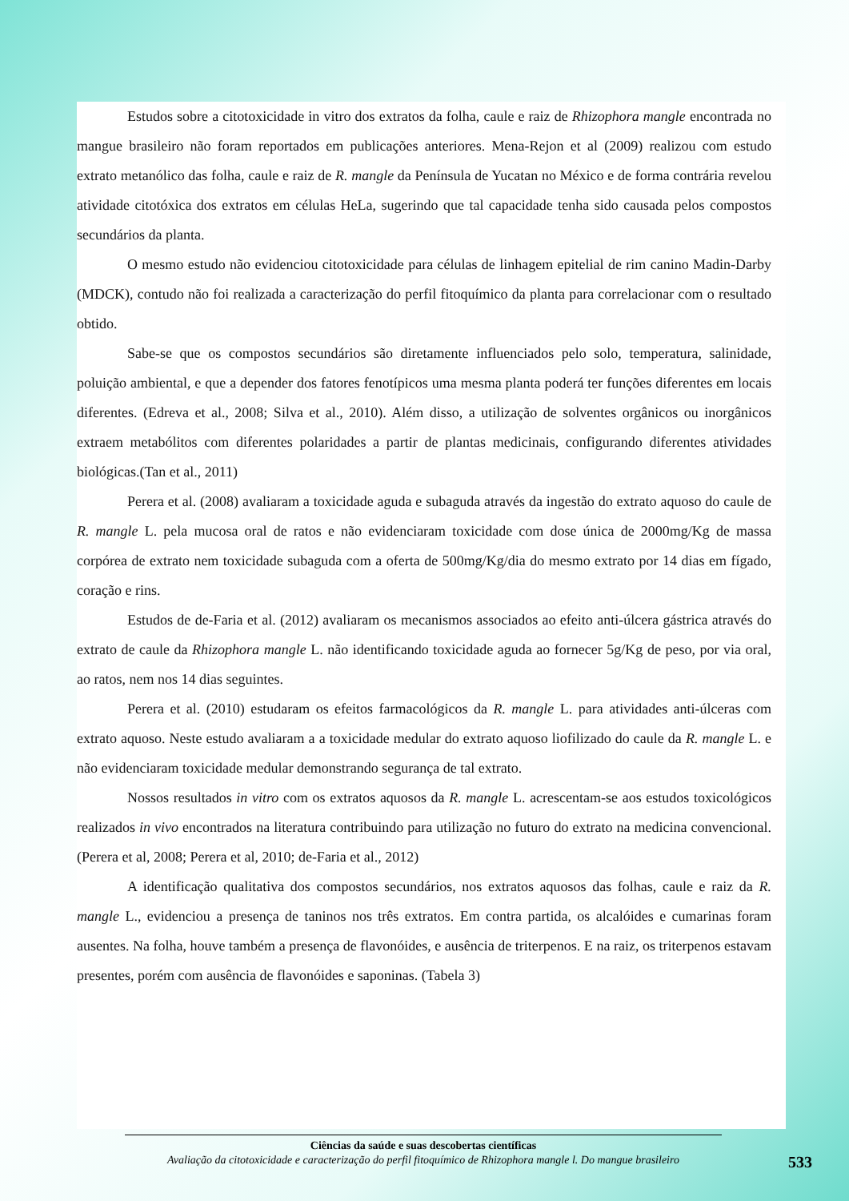Estudos sobre a citotoxicidade in vitro dos extratos da folha, caule e raiz de Rhizophora mangle encontrada no mangue brasileiro não foram reportados em publicações anteriores. Mena-Rejon et al (2009) realizou com estudo extrato metanólico das folha, caule e raiz de R. mangle da Península de Yucatan no México e de forma contrária revelou atividade citotóxica dos extratos em células HeLa, sugerindo que tal capacidade tenha sido causada pelos compostos secundários da planta.
O mesmo estudo não evidenciou citotoxicidade para células de linhagem epitelial de rim canino Madin-Darby (MDCK), contudo não foi realizada a caracterização do perfil fitoquímico da planta para correlacionar com o resultado obtido.
Sabe-se que os compostos secundários são diretamente influenciados pelo solo, temperatura, salinidade, poluição ambiental, e que a depender dos fatores fenotípicos uma mesma planta poderá ter funções diferentes em locais diferentes. (Edreva et al., 2008; Silva et al., 2010). Além disso, a utilização de solventes orgânicos ou inorgânicos extraem metabólitos com diferentes polaridades a partir de plantas medicinais, configurando diferentes atividades biológicas.(Tan et al., 2011)
Perera et al. (2008) avaliaram a toxicidade aguda e subaguda através da ingestão do extrato aquoso do caule de R. mangle L. pela mucosa oral de ratos e não evidenciaram toxicidade com dose única de 2000mg/Kg de massa corpórea de extrato nem toxicidade subaguda com a oferta de 500mg/Kg/dia do mesmo extrato por 14 dias em fígado, coração e rins.
Estudos de de-Faria et al. (2012) avaliaram os mecanismos associados ao efeito anti-úlcera gástrica através do extrato de caule da Rhizophora mangle L. não identificando toxicidade aguda ao fornecer 5g/Kg de peso, por via oral, ao ratos, nem nos 14 dias seguintes.
Perera et al. (2010) estudaram os efeitos farmacológicos da R. mangle L. para atividades anti-úlceras com extrato aquoso. Neste estudo avaliaram a a toxicidade medular do extrato aquoso liofilizado do caule da R. mangle L. e não evidenciaram toxicidade medular demonstrando segurança de tal extrato.
Nossos resultados in vitro com os extratos aquosos da R. mangle L. acrescentam-se aos estudos toxicológicos realizados in vivo encontrados na literatura contribuindo para utilização no futuro do extrato na medicina convencional. (Perera et al, 2008; Perera et al, 2010; de-Faria et al., 2012)
A identificação qualitativa dos compostos secundários, nos extratos aquosos das folhas, caule e raiz da R. mangle L., evidenciou a presença de taninos nos três extratos. Em contra partida, os alcalóides e cumarinas foram ausentes. Na folha, houve também a presença de flavonóides, e ausência de triterpenos. E na raiz, os triterpenos estavam presentes, porém com ausência de flavonóides e saponinas. (Tabela 3)
Ciências da saúde e suas descobertas científicas
Avaliação da citotoxicidade e caracterização do perfil fitoquímico de Rhizophora mangle l. Do mangue brasileiro
533